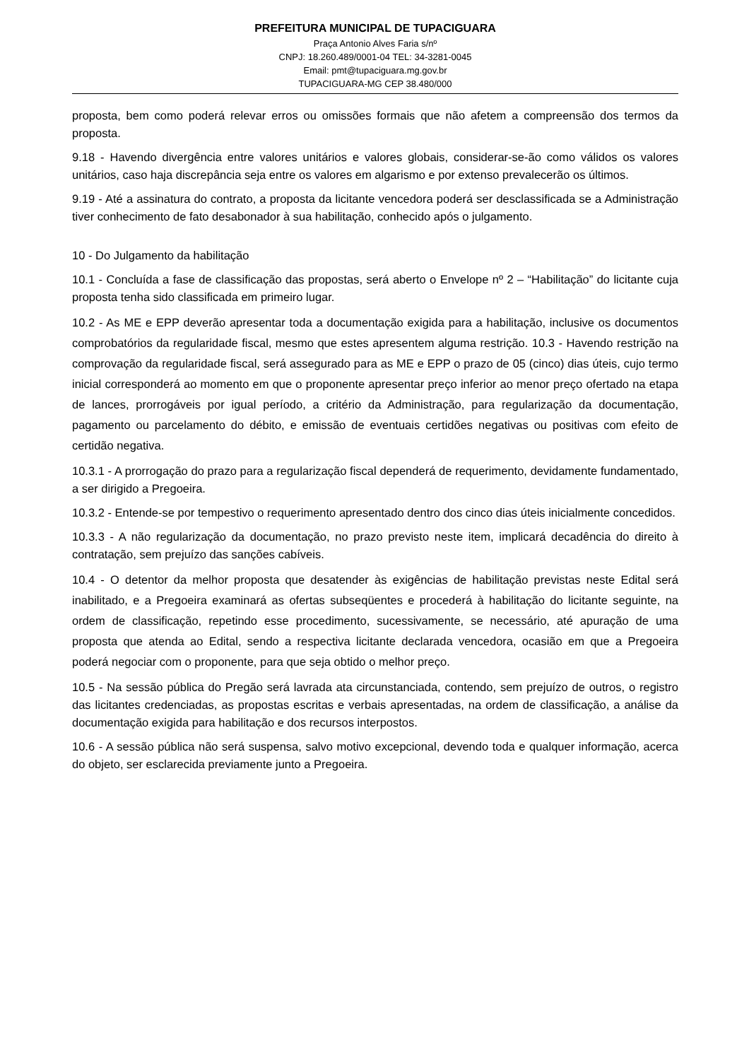PREFEITURA MUNICIPAL DE TUPACIGUARA
Praça Antonio Alves Faria s/nº
CNPJ: 18.260.489/0001-04 TEL: 34-3281-0045
Email: pmt@tupaciguara.mg.gov.br
TUPACIGUARA-MG CEP 38.480/000
proposta, bem como poderá relevar erros ou omissões formais que não afetem a compreensão dos termos da proposta.
9.18 - Havendo divergência entre valores unitários e valores globais, considerar-se-ão como válidos os valores unitários, caso haja discrepância seja entre os valores em algarismo e por extenso prevalecerão os últimos.
9.19 - Até a assinatura do contrato, a proposta da licitante vencedora poderá ser desclassificada se a Administração tiver conhecimento de fato desabonador à sua habilitação, conhecido após o julgamento.
10 - Do Julgamento da habilitação
10.1 - Concluída a fase de classificação das propostas, será aberto o Envelope nº 2 – “Habilitação” do licitante cuja proposta tenha sido classificada em primeiro lugar.
10.2 - As ME e EPP deverão apresentar toda a documentação exigida para a habilitação, inclusive os documentos comprobatórios da regularidade fiscal, mesmo que estes apresentem alguma restrição. 10.3 - Havendo restrição na comprovação da regularidade fiscal, será assegurado para as ME e EPP o prazo de 05 (cinco) dias úteis, cujo termo inicial corresponderá ao momento em que o proponente apresentar preço inferior ao menor preço ofertado na etapa de lances, prorrogáveis por igual período, a critério da Administração, para regularização da documentação, pagamento ou parcelamento do débito, e emissão de eventuais certidões negativas ou positivas com efeito de certidão negativa.
10.3.1 - A prorrogação do prazo para a regularização fiscal dependerá de requerimento, devidamente fundamentado, a ser dirigido a Pregoeira.
10.3.2 - Entende-se por tempestivo o requerimento apresentado dentro dos cinco dias úteis inicialmente concedidos.
10.3.3 - A não regularização da documentação, no prazo previsto neste item, implicará decadência do direito à contratação, sem prejuízo das sanções cabíveis.
10.4 - O detentor da melhor proposta que desatender às exigências de habilitação previstas neste Edital será inabilitado, e a Pregoeira examinará as ofertas subseqüentes e procederá à habilitação do licitante seguinte, na ordem de classificação, repetindo esse procedimento, sucessivamente, se necessário, até apuração de uma proposta que atenda ao Edital, sendo a respectiva licitante declarada vencedora, ocasião em que a Pregoeira poderá negociar com o proponente, para que seja obtido o melhor preço.
10.5 - Na sessão pública do Pregão será lavrada ata circunstanciada, contendo, sem prejuízo de outros, o registro das licitantes credenciadas, as propostas escritas e verbais apresentadas, na ordem de classificação, a análise da documentação exigida para habilitação e dos recursos interpostos.
10.6 - A sessão pública não será suspensa, salvo motivo excepcional, devendo toda e qualquer informação, acerca do objeto, ser esclarecida previamente junto a Pregoeira.